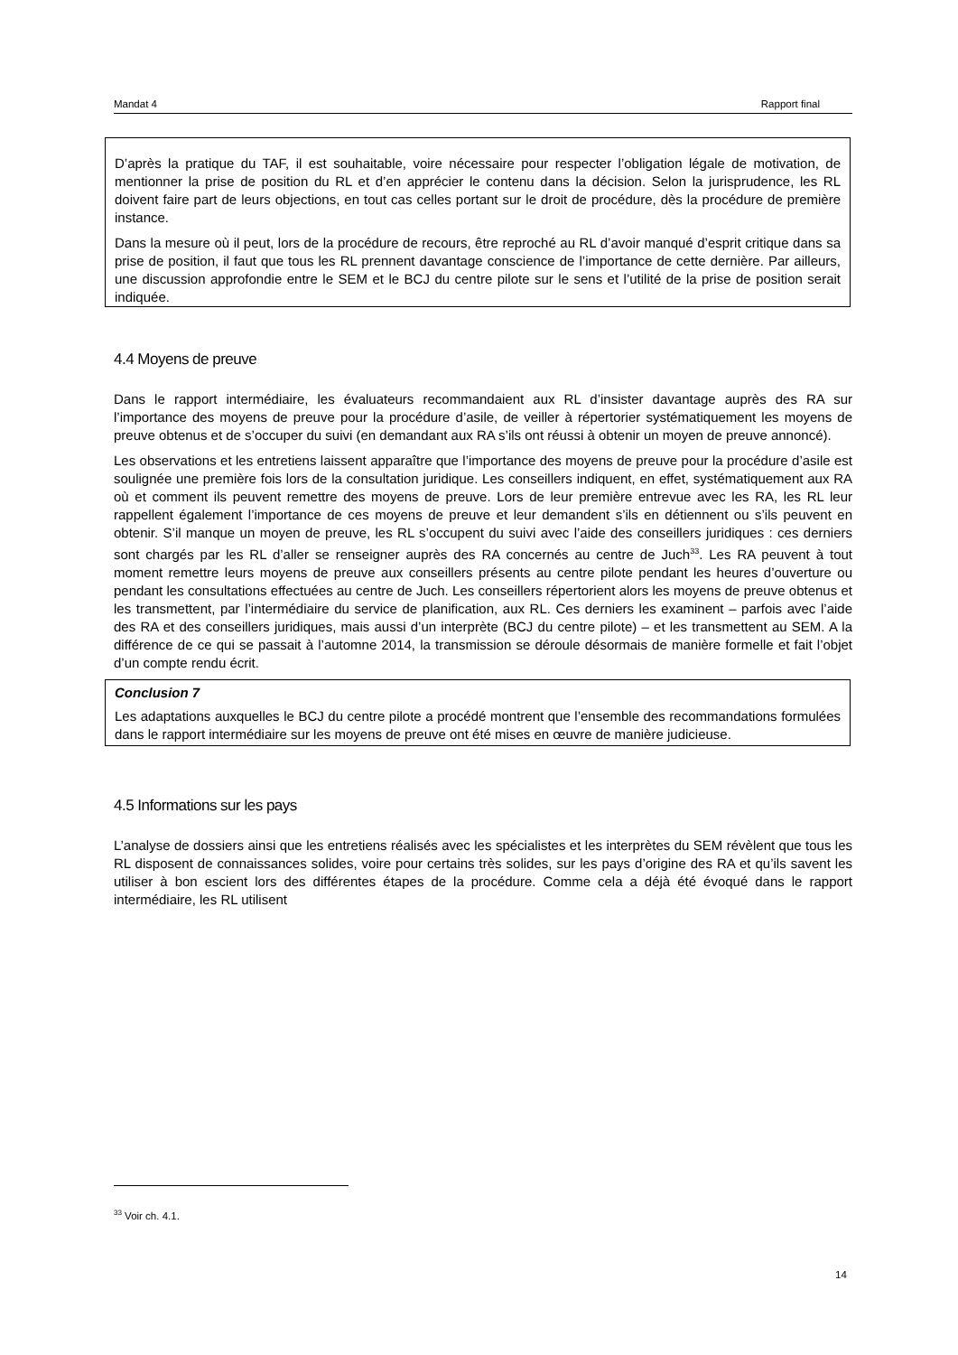Mandat 4 Rapport final
D’après la pratique du TAF, il est souhaitable, voire nécessaire pour respecter l’obligation légale de motivation, de mentionner la prise de position du RL et d’en apprécier le contenu dans la décision. Selon la jurisprudence, les RL doivent faire part de leurs objections, en tout cas celles portant sur le droit de procédure, dès la procédure de première instance.
Dans la mesure où il peut, lors de la procédure de recours, être reproché au RL d’avoir manqué d’esprit critique dans sa prise de position, il faut que tous les RL prennent davantage conscience de l’importance de cette dernière. Par ailleurs, une discussion approfondie entre le SEM et le BCJ du centre pilote sur le sens et l’utilité de la prise de position serait indiquée.
4.4 Moyens de preuve
Dans le rapport intermédiaire, les évaluateurs recommandaient aux RL d’insister davantage auprès des RA sur l’importance des moyens de preuve pour la procédure d’asile, de veiller à répertorier systématiquement les moyens de preuve obtenus et de s’occuper du suivi (en demandant aux RA s’ils ont réussi à obtenir un moyen de preuve annoncé).
Les observations et les entretiens laissent apparaître que l’importance des moyens de preuve pour la procédure d’asile est soulignée une première fois lors de la consultation juridique. Les conseillers indiquent, en effet, systématiquement aux RA où et comment ils peuvent remettre des moyens de preuve. Lors de leur première entrevue avec les RA, les RL leur rappellent également l’importance de ces moyens de preuve et leur demandent s’ils en détiennent ou s’ils peuvent en obtenir. S’il manque un moyen de preuve, les RL s’occupent du suivi avec l’aide des conseillers juridiques : ces derniers sont chargés par les RL d’aller se renseigner auprès des RA concernés au centre de Juch<sup>33</sup>. Les RA peuvent à tout moment remettre leurs moyens de preuve aux conseillers présents au centre pilote pendant les heures d’ouverture ou pendant les consultations effectuées au centre de Juch. Les conseillers répertorient alors les moyens de preuve obtenus et les transmettent, par l’intermédiaire du service de planification, aux RL. Ces derniers les examinent – parfois avec l’aide des RA et des conseillers juridiques, mais aussi d’un interprète (BCJ du centre pilote) – et les transmettent au SEM. A la différence de ce qui se passait à l’automne 2014, la transmission se déroule désormais de manière formelle et fait l’objet d’un compte rendu écrit.
Conclusion 7
Les adaptations auxquelles le BCJ du centre pilote a procédé montrent que l’ensemble des recommandations formulées dans le rapport intermédiaire sur les moyens de preuve ont été mises en œuvre de manière judicieuse.
4.5 Informations sur les pays
L’analyse de dossiers ainsi que les entretiens réalisés avec les spécialistes et les interprètes du SEM révèlent que tous les RL disposent de connaissances solides, voire pour certains très solides, sur les pays d’origine des RA et qu’ils savent les utiliser à bon escient lors des différentes étapes de la procédure. Comme cela a déjà été évoqué dans le rapport intermédiaire, les RL utilisent
<sup>33</sup> Voir ch. 4.1.
14